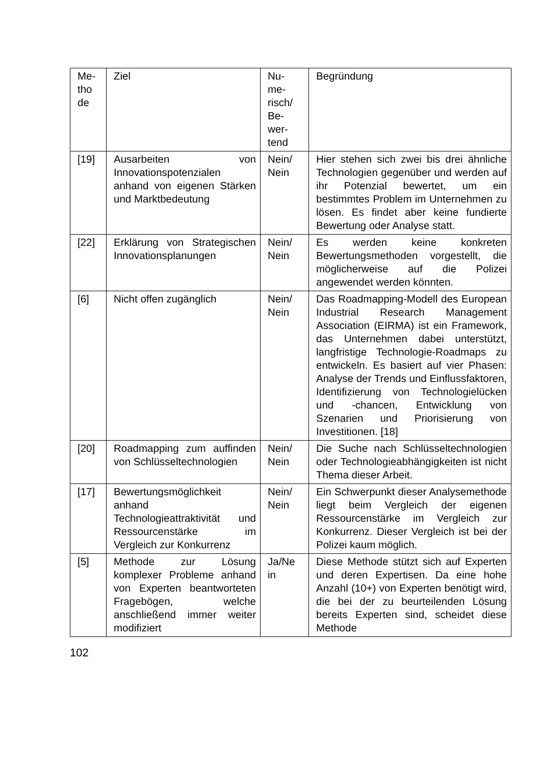| Me- tho de | Ziel | Nu- me- risch/ Be- wer- tend | Begründung |
| --- | --- | --- | --- |
| [19] | Ausarbeiten von Innovationspotenzialen anhand von eigenen Stärken und Marktbedeutung | Nein/ Nein | Hier stehen sich zwei bis drei ähnliche Technologien gegenüber und werden auf ihr Potenzial bewertet, um ein bestimmtes Problem im Unternehmen zu lösen. Es findet aber keine fundierte Bewertung oder Analyse statt. |
| [22] | Erklärung von Strategischen Innovationsplanungen | Nein/ Nein | Es werden keine konkreten Bewertungsmethoden vorgestellt, die möglicherweise auf die Polizei angewendet werden könnten. |
| [6] | Nicht offen zugänglich | Nein/ Nein | Das Roadmapping-Modell des European Industrial Research Management Association (EIRMA) ist ein Framework, das Unternehmen dabei unterstützt, langfristige Technologie-Roadmaps zu entwickeln. Es basiert auf vier Phasen: Analyse der Trends und Einflussfaktoren, Identifizierung von Technologielücken und -chancen, Entwicklung von Szenarien und Priorisierung von Investitionen. [18] |
| [20] | Roadmapping zum auffinden von Schlüsseltechnologien | Nein/ Nein | Die Suche nach Schlüsseltechnologien oder Technologieabhängigkeiten ist nicht Thema dieser Arbeit. |
| [17] | Bewertungsmöglichkeit anhand Technologieattraktivität und Ressourcenstärke im Vergleich zur Konkurrenz | Nein/ Nein | Ein Schwerpunkt dieser Analysemethode liegt beim Vergleich der eigenen Ressourcenstärke im Vergleich zur Konkurrenz. Dieser Vergleich ist bei der Polizei kaum möglich. |
| [5] | Methode zur Lösung komplexer Probleme anhand von Experten beantworteten Fragebögen, welche anschließend immer weiter modifiziert | Ja/Ne in | Diese Methode stützt sich auf Experten und deren Expertisen. Da eine hohe Anzahl (10+) von Experten benötigt wird, die bei der zu beurteilenden Lösung bereits Experten sind, scheidet diese Methode |
102